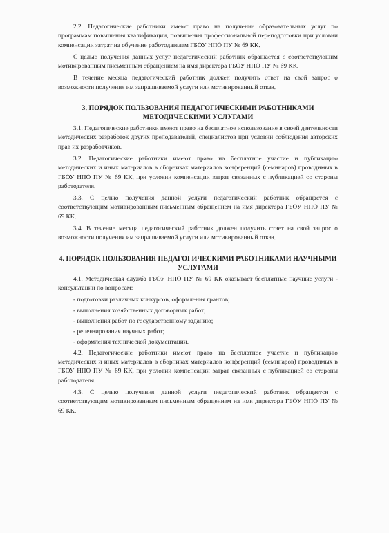2.2. Педагогические работники имеют право на получение образовательных услуг по программам повышения квалификации, повышения профессиональной переподготовки при условии компенсации затрат на обучение работодателем ГБОУ НПО ПУ № 69 КК.
С целью получения данных услуг педагогический работник обращается с соответствующим мотивированным письменным обращением на имя директора ГБОУ НПО ПУ № 69 КК.
В течение месяца педагогический работник должен получить ответ на свой запрос о возможности получения им запрашиваемой услуги или мотивированный отказ.
3. ПОРЯДОК ПОЛЬЗОВАНИЯ ПЕДАГОГИЧЕСКИМИ РАБОТНИКАМИ МЕТОДИЧЕСКИМИ УСЛУГАМИ
3.1. Педагогические работники имеют право на бесплатное использование в своей деятельности методических разработок других преподавателей, специалистов при условии соблюдения авторских прав их разработчиков.
3.2. Педагогические работники имеют право на бесплатное участие и публикацию методических и иных материалов в сборниках материалов конференций (семинаров) проводимых в ГБОУ НПО ПУ № 69 КК, при условии компенсации затрат связанных с публикацией со стороны работодателя.
3.3. С целью получения данной услуги педагогический работник обращается с соответствующим мотивированным письменным обращением на имя директора ГБОУ НПО ПУ № 69 КК.
3.4. В течение месяца педагогический работник должен получить ответ на свой запрос о возможности получения им запрашиваемой услуги или мотивированный отказ.
4. ПОРЯДОК ПОЛЬЗОВАНИЯ ПЕДАГОГИЧЕСКИМИ РАБОТНИКАМИ НАУЧНЫМИ УСЛУГАМИ
4.1. Методическая служба ГБОУ НПО ПУ № 69 КК оказывает бесплатные научные услуги - консультации по вопросам:
- подготовки различных конкурсов, оформления грантов;
- выполнения хозяйственных договорных работ;
- выполнения работ по государственному заданию;
- рецензирования научных работ;
- оформления технической документации.
4.2. Педагогические работники имеют право на бесплатное участие и публикацию методических и иных материалов в сборниках материалов конференций (семинаров) проводимых в ГБОУ НПО ПУ № 69 КК, при условии компенсации затрат связанных с публикацией со стороны работодателя.
4.3. С целью получения данной услуги педагогический работник обращается с соответствующим мотивированным письменным обращением на имя директора ГБОУ НПО ПУ № 69 КК.